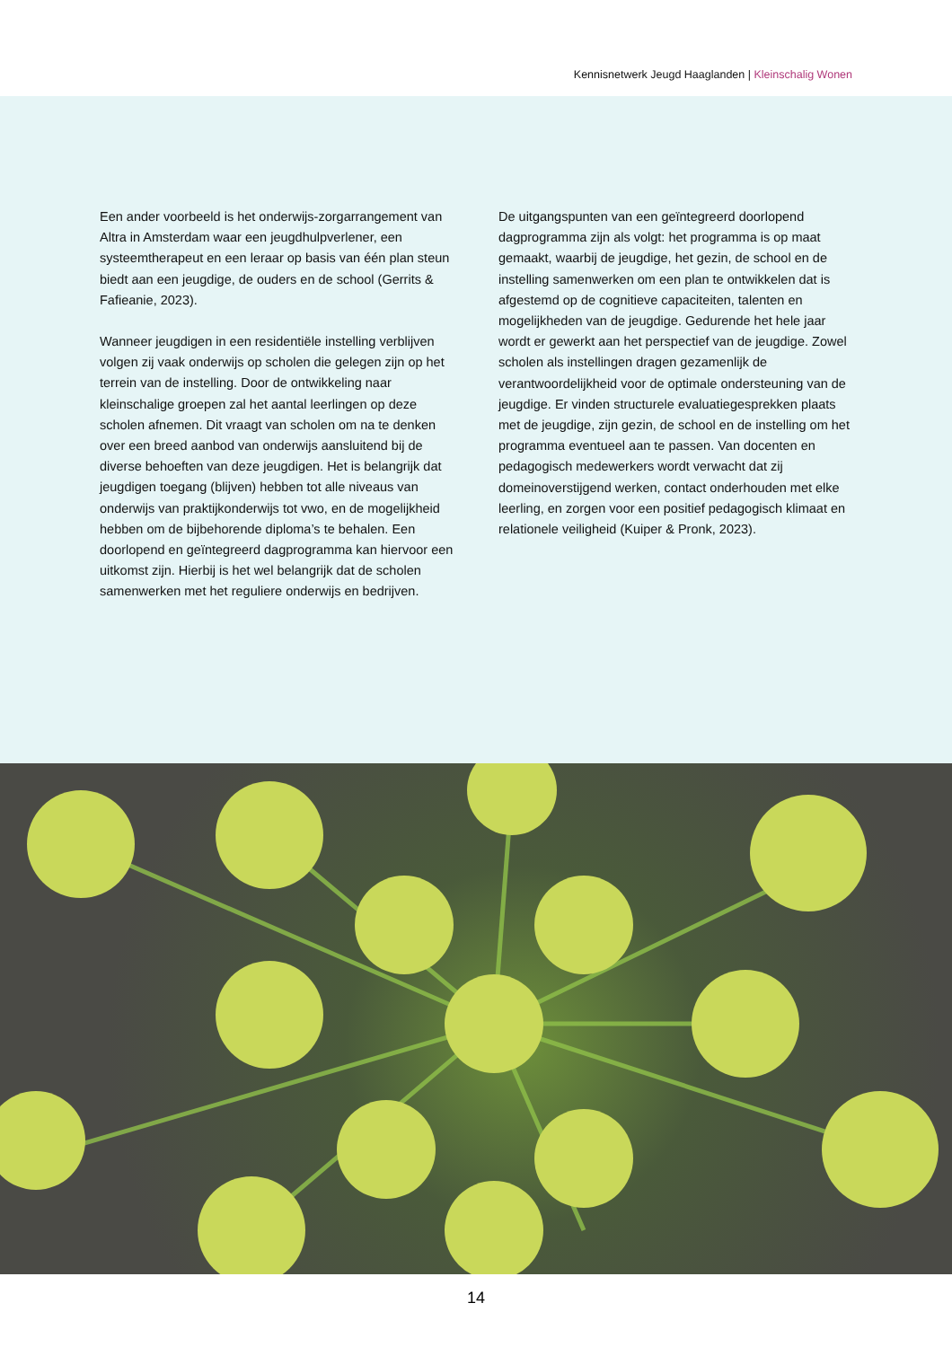Kennisnetwerk Jeugd Haaglanden | Kleinschalig Wonen
Een ander voorbeeld is het onderwijs-zorgarrangement van Altra in Amsterdam waar een jeugdhulpverlener, een systeemtherapeut en een leraar op basis van één plan steun biedt aan een jeugdige, de ouders en de school (Gerrits & Fafieanie, 2023).
Wanneer jeugdigen in een residentiële instelling verblijven volgen zij vaak onderwijs op scholen die gelegen zijn op het terrein van de instelling. Door de ontwikkeling naar kleinschalige groepen zal het aantal leerlingen op deze scholen afnemen. Dit vraagt van scholen om na te denken over een breed aanbod van onderwijs aansluitend bij de diverse behoeften van deze jeugdigen. Het is belangrijk dat jeugdigen toegang (blijven) hebben tot alle niveaus van onderwijs van praktijkonderwijs tot vwo, en de mogelijkheid hebben om de bijbehorende diploma’s te behalen. Een doorlopend en geïntegreerd dagprogramma kan hiervoor een uitkomst zijn. Hierbij is het wel belangrijk dat de scholen samenwerken met het reguliere onderwijs en bedrijven.
De uitgangspunten van een geïntegreerd doorlopend dagprogramma zijn als volgt: het programma is op maat gemaakt, waarbij de jeugdige, het gezin, de school en de instelling samenwerken om een plan te ontwikkelen dat is afgestemd op de cognitieve capaciteiten, talenten en mogelijkheden van de jeugdige. Gedurende het hele jaar wordt er gewerkt aan het perspectief van de jeugdige. Zowel scholen als instellingen dragen gezamenlijk de verantwoordelijkheid voor de optimale ondersteuning van de jeugdige. Er vinden structurele evaluatiegesprekken plaats met de jeugdige, zijn gezin, de school en de instelling om het programma eventueel aan te passen. Van docenten en pedagogisch medewerkers wordt verwacht dat zij domeinoverstijgend werken, contact onderhouden met elke leerling, en zorgen voor een positief pedagogisch klimaat en relationele veiligheid (Kuiper & Pronk, 2023).
14